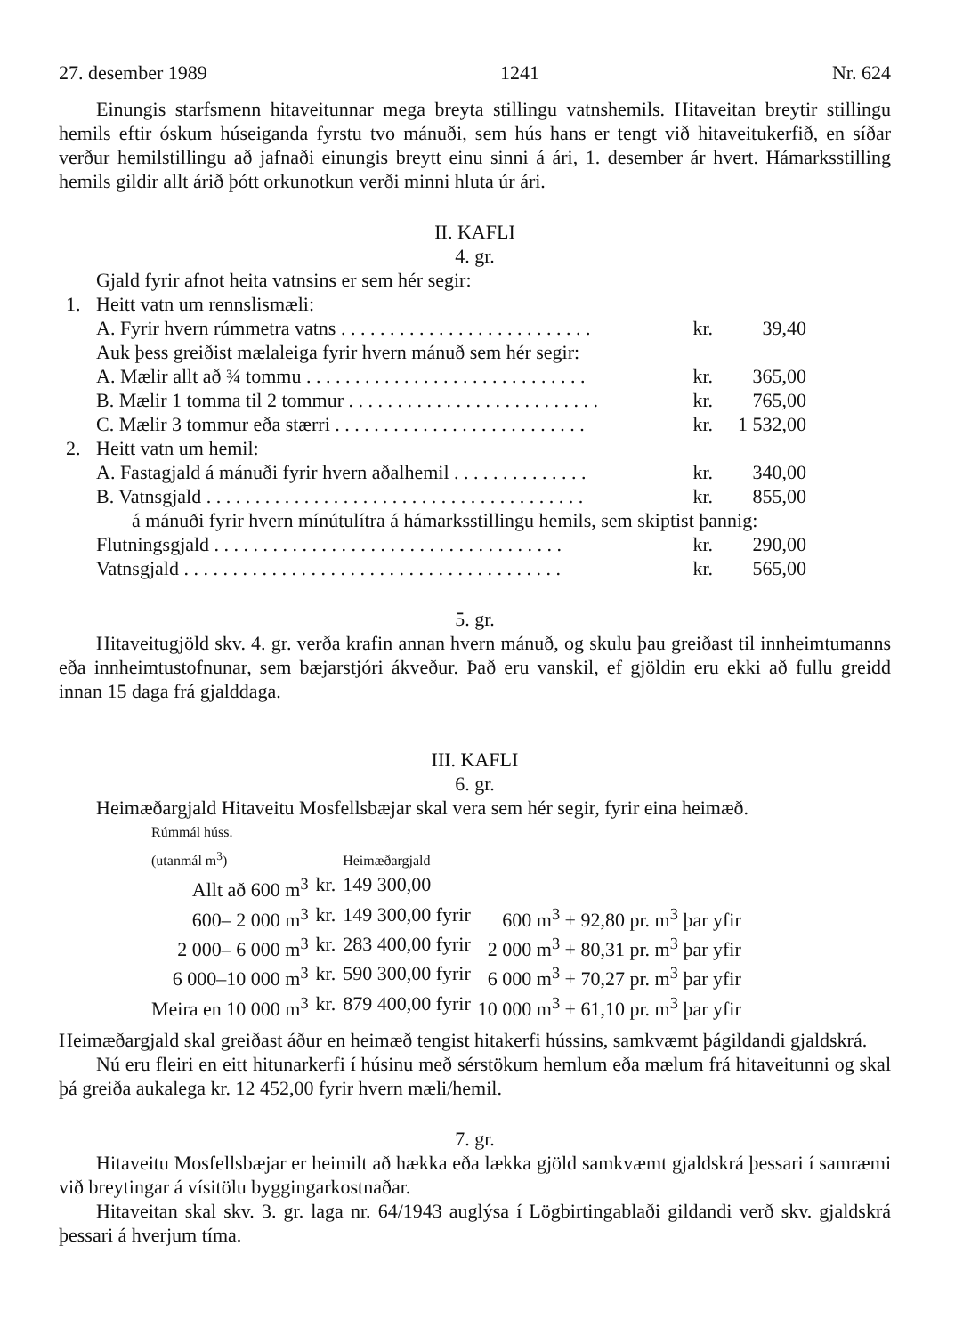27. desember 1989 1241 Nr. 624
Einungis starfsmenn hitaveitunnar mega breyta stillingu vatnshemils. Hitaveitan breytir stillingu hemils eftir óskum húseiganda fyrstu tvo mánuði, sem hús hans er tengt við hitaveitukerfið, en síðar verður hemilstillingu að jafnaði einungis breytt einu sinni á ári, 1. desember ár hvert. Hámarksstilling hemils gildir allt árið þótt orkunotkun verði minni hluta úr ári.
II. KAFLI
4. gr.
Gjald fyrir afnot heita vatnsins er sem hér segir:
| 1. | Heitt vatn um rennslismæli: | | |
| | A. Fyrir hvern rúmmetra vatns . . . . . . . . . . . . . . . . . . . . . . . . . . | kr. | 39,40 |
| | Auk þess greiðist mælaleiga fyrir hvern mánuð sem hér segir: | | |
| | A. Mælir allt að ¾ tommu . . . . . . . . . . . . . . . . . . . . . . . . . . . . . | kr. | 365,00 |
| | B. Mælir 1 tomma til 2 tommur . . . . . . . . . . . . . . . . . . . . . . . . . . | kr. | 765,00 |
| | C. Mælir 3 tommur eða stærri . . . . . . . . . . . . . . . . . . . . . . . . . . | kr. | 1 532,00 |
| 2. | Heitt vatn um hemil: | | |
| | A. Fastagjald á mánuði fyrir hvern aðalhemil . . . . . . . . . . . . . . | kr. | 340,00 |
| | B. Vatnsgjald . . . . . . . . . . . . . . . . . . . . . . . . . . . . . . . . . . . . . . . | kr. | 855,00 |
| | á mánuði fyrir hvern mínútulítra á hámarksstillingu hemils, sem skiptist þannig: | | |
| | Flutningsgjald . . . . . . . . . . . . . . . . . . . . . . . . . . . . . . . . . . . . | kr. | 290,00 |
| | Vatnsgjald . . . . . . . . . . . . . . . . . . . . . . . . . . . . . . . . . . . . . . . | kr. | 565,00 |
5. gr.
Hitaveitugjöld skv. 4. gr. verða krafin annan hvern mánuð, og skulu þau greiðast til innheimtumanns eða innheimtustofnunar, sem bæjarstjóri ákveður. Það eru vanskil, ef gjöldin eru ekki að fullu greidd innan 15 daga frá gjalddaga.
III. KAFLI
6. gr.
Heimæðargjald Hitaveitu Mosfellsbæjar skal vera sem hér segir, fyrir eina heimæð.
| Rúmmál húss. (utanmál m<sup>3</sup>) | | Heimæðargjald | |
| Allt að 600 m<sup>3</sup> | kr. | 149 300,00 | |
| 600– 2 000 m<sup>3</sup> | kr. | 149 300,00 fyrir | 600 m<sup>3</sup> + 92,80 pr. m<sup>3</sup> þar yfir |
| 2 000– 6 000 m<sup>3</sup> | kr. | 283 400,00 fyrir | 2 000 m<sup>3</sup> + 80,31 pr. m<sup>3</sup> þar yfir |
| 6 000–10 000 m<sup>3</sup> | kr. | 590 300,00 fyrir | 6 000 m<sup>3</sup> + 70,27 pr. m<sup>3</sup> þar yfir |
| Meira en 10 000 m<sup>3</sup> | kr. | 879 400,00 fyrir | 10 000 m<sup>3</sup> + 61,10 pr. m<sup>3</sup> þar yfir |
Heimæðargjald skal greiðast áður en heimæð tengist hitakerfi hússins, samkvæmt þágildandi gjaldskrá.
Nú eru fleiri en eitt hitunarkerfi í húsinu með sérstökum hemlum eða mælum frá hitaveitunni og skal þá greiða aukalega kr. 12 452,00 fyrir hvern mæli/hemil.
7. gr.
Hitaveitu Mosfellsbæjar er heimilt að hækka eða lækka gjöld samkvæmt gjaldskrá þessari í samræmi við breytingar á vísitölu byggingarkostnaðar.
Hitaveitan skal skv. 3. gr. laga nr. 64/1943 auglýsa í Lögbirtingablaði gildandi verð skv. gjaldskrá þessari á hverjum tíma.